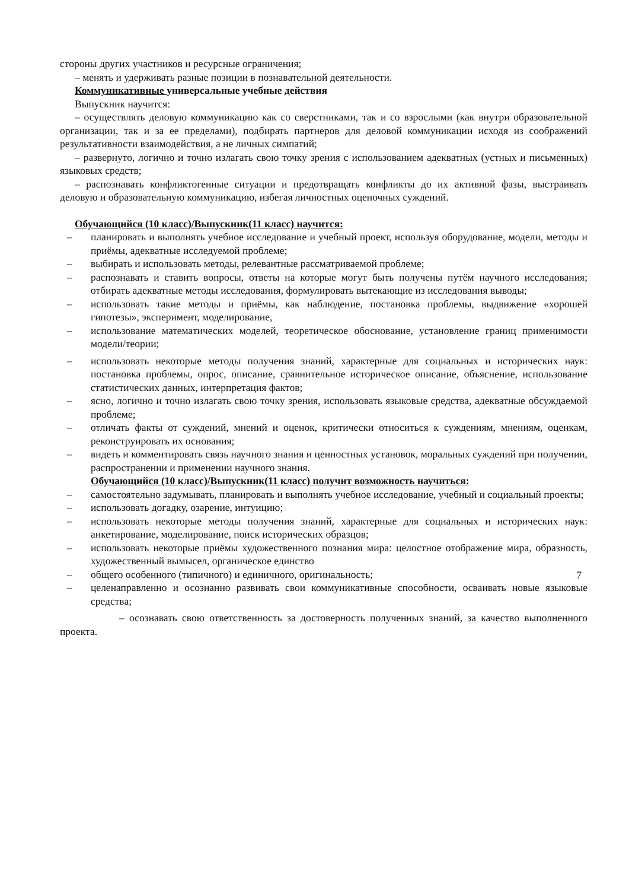стороны других участников и ресурсные ограничения;
– менять и удерживать разные позиции в познавательной деятельности.
Коммуникативные универсальные учебные действия
Выпускник научится:
– осуществлять деловую коммуникацию как со сверстниками, так и со взрослыми (как внутри образовательной организации, так и за ее пределами), подбирать партнеров для деловой коммуникации исходя из соображений результативности взаимодействия, а не личных симпатий;
– развернуто, логично и точно излагать свою точку зрения с использованием адекватных (устных и письменных) языковых средств;
– распознавать конфликтогенные ситуации и предотвращать конфликты до их активной фазы, выстраивать деловую и образовательную коммуникацию, избегая личностных оценочных суждений.
Обучающийся (10 класс)/Выпускник(11 класс) научится:
– планировать и выполнять учебное исследование и учебный проект, используя оборудование, модели, методы и приёмы, адекватные исследуемой проблеме;
– выбирать и использовать методы, релевантные рассматриваемой проблеме;
– распознавать и ставить вопросы, ответы на которые могут быть получены путём научного исследования; отбирать адекватные методы исследования, формулировать вытекающие из исследования выводы;
– использовать такие методы и приёмы, как наблюдение, постановка проблемы, выдвижение «хорошей гипотезы», эксперимент, моделирование,
– использование математических моделей, теоретическое обоснование, установление границ применимости модели/теории;
– использовать некоторые методы получения знаний, характерные для социальных и исторических наук: постановка проблемы, опрос, описание, сравнительное историческое описание, объяснение, использование статистических данных, интерпретация фактов;
– ясно, логично и точно излагать свою точку зрения, использовать языковые средства, адекватные обсуждаемой проблеме;
– отличать факты от суждений, мнений и оценок, критически относиться к суждениям, мнениям, оценкам, реконструировать их основания;
– видеть и комментировать связь научного знания и ценностных установок, моральных суждений при получении, распространении и применении научного знания.
Обучающийся (10 класс)/Выпускник(11 класс) получит возможность научиться:
– самостоятельно задумывать, планировать и выполнять учебное исследование, учебный и социальный проекты;
– использовать догадку, озарение, интуицию;
– использовать некоторые методы получения знаний, характерные для социальных и исторических наук: анкетирование, моделирование, поиск исторических образцов;
– использовать некоторые приёмы художественного познания мира: целостное отображение мира, образность, художественный вымысел, органическое единство
– общего особенного (типичного) и единичного, оригинальность;
– целенаправленно и осознанно развивать свои коммуникативные способности, осваивать новые языковые средства;
– осознавать свою ответственность за достоверность полученных знаний, за качество выполненного проекта.
7